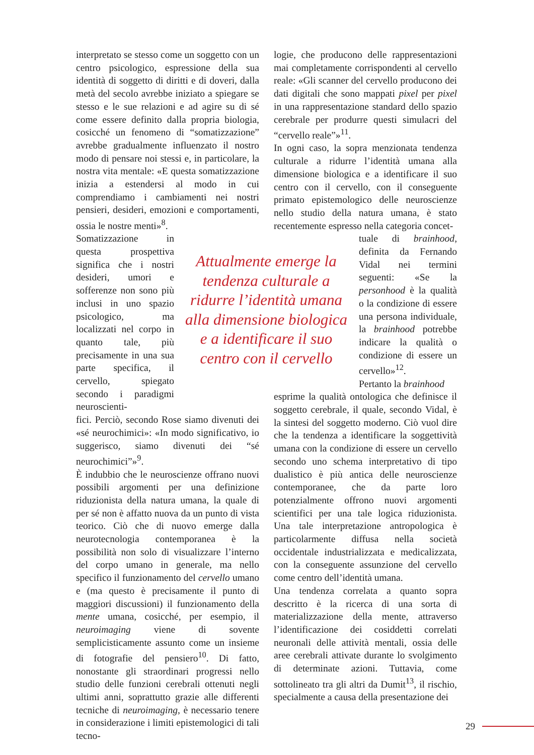interpretato se stesso come un soggetto con un centro psicologico, espressione della sua identità di soggetto di diritti e di doveri, dalla metà del secolo avrebbe iniziato a spiegare se stesso e le sue relazioni e ad agire su di sé come essere definito dalla propria biologia, cosicché un fenomeno di “somatizzazione” avrebbe gradualmente influenzato il nostro modo di pensare noi stessi e, in particolare, la nostra vita mentale: «E questa somatizzazione inizia a estendersi al modo in cui comprendiamo i cambiamenti nei nostri pensieri, desideri, emozioni e comportamenti, ossia le nostre menti»<sup>8</sup>.
Somatizzazione in questa prospettiva significa che i nostri desideri, umori e sofferenze non sono più inclusi in uno spazio psicologico, ma localizzati nel corpo in quanto tale, più precisamente in una sua parte specifica, il cervello, spiegato secondo i paradigmi neuroscienti-
fici. Perciò, secondo Rose siamo divenuti dei «sé neurochimici»: «In modo significativo, io suggerisco, siamo divenuti dei “sé neurochimici”»<sup>9</sup>.
È indubbio che le neuroscienze offrano nuovi possibili argomenti per una definizione riduzionista della natura umana, la quale di per sé non è affatto nuova da un punto di vista teorico. Ciò che di nuovo emerge dalla neurotecnologia contemporanea è la possibilità non solo di visualizzare l’interno del corpo umano in generale, ma nello specifico il funzionamento del cervello umano e (ma questo è precisamente il punto di maggiori discussioni) il funzionamento della mente umana, cosicché, per esempio, il neuroimaging viene di sovente semplicisticamente assunto come un insieme di fotografie del pensiero<sup>10</sup>. Di fatto, nonostante gli straordinari progressi nello studio delle funzioni cerebrali ottenuti negli ultimi anni, soprattutto grazie alle differenti tecniche di neuroimaging, è necessario tenere in considerazione i limiti epistemologici di tali tecno-
Attualmente emerge la tendenza culturale a ridurre l’identità umana alla dimensione biologica e a identificare il suo centro con il cervello
logie, che producono delle rappresentazioni mai completamente corrispondenti al cervello reale: «Gli scanner del cervello producono dei dati digitali che sono mappati pixel per pixel in una rappresentazione standard dello spazio cerebrale per produrre questi simulacri del “cervello reale”»<sup>11</sup>.
In ogni caso, la sopra menzionata tendenza culturale a ridurre l’identità umana alla dimensione biologica e a identificare il suo centro con il cervello, con il conseguente primato epistemologico delle neuroscienze nello studio della natura umana, è stato recentemente espresso nella categoria concet-
tuale di brainhood, definita da Fernando Vidal nei termini seguenti: «Se la personhood è la qualità o la condizione di essere una persona individuale, la brainhood potrebbe indicare la qualità o condizione di essere un cervello»<sup>12</sup>.
Pertanto la brainhood
esprime la qualità ontologica che definisce il soggetto cerebrale, il quale, secondo Vidal, è la sintesi del soggetto moderno. Ciò vuol dire che la tendenza a identificare la soggettività umana con la condizione di essere un cervello secondo uno schema interpretativo di tipo dualistico è più antica delle neuroscienze contemporanee, che da parte loro potenzialmente offrono nuovi argomenti scientifici per una tale logica riduzionista. Una tale interpretazione antropologica è particolarmente diffusa nella società occidentale industrializzata e medicalizzata, con la conseguente assunzione del cervello come centro dell’identità umana.
Una tendenza correlata a quanto sopra descritto è la ricerca di una sorta di materializzazione della mente, attraverso l’identificazione dei cosiddetti correlati neuronali delle attività mentali, ossia delle aree cerebrali attivate durante lo svolgimento di determinate azioni. Tuttavia, come sottolineato tra gli altri da Dumit<sup>13</sup>, il rischio, specialmente a causa della presentazione dei
29